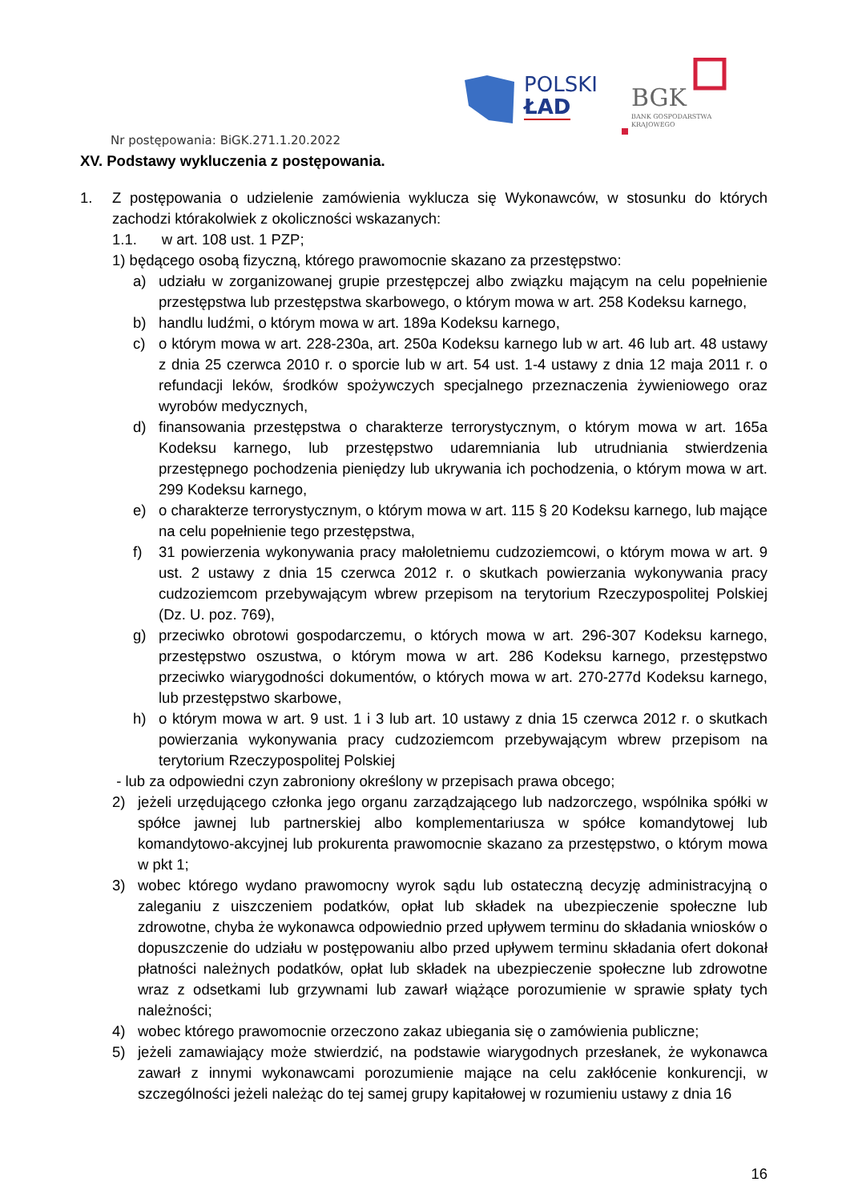POLSKI
ŁAD
BGK
BANK GOSPODARSTWA
KRAJOWEGO
Nr postępowania: BiGK.271.1.20.2022
XV. Podstawy wykluczenia z postępowania.
1. Z postępowania o udzielenie zamówienia wyklucza się Wykonawców, w stosunku do których zachodzi którakolwiek z okoliczności wskazanych:
1.1. w art. 108 ust. 1 PZP;
1) będącego osobą fizyczną, którego prawomocnie skazano za przestępstwo:
a) udziału w zorganizowanej grupie przestępczej albo związku mającym na celu popełnienie przestępstwa lub przestępstwa skarbowego, o którym mowa w art. 258 Kodeksu karnego,
b) handlu ludźmi, o którym mowa w art. 189a Kodeksu karnego,
c) o którym mowa w art. 228-230a, art. 250a Kodeksu karnego lub w art. 46 lub art. 48 ustawy z dnia 25 czerwca 2010 r. o sporcie lub w art. 54 ust. 1-4 ustawy z dnia 12 maja 2011 r. o refundacji leków, środków spożywczych specjalnego przeznaczenia żywieniowego oraz wyrobów medycznych,
d) finansowania przestępstwa o charakterze terrorystycznym, o którym mowa w art. 165a Kodeksu karnego, lub przestępstwo udaremniania lub utrudniania stwierdzenia przestępnego pochodzenia pieniędzy lub ukrywania ich pochodzenia, o którym mowa w art. 299 Kodeksu karnego,
e) o charakterze terrorystycznym, o którym mowa w art. 115 § 20 Kodeksu karnego, lub mające na celu popełnienie tego przestępstwa,
f) 31 powierzenia wykonywania pracy małoletniemu cudzoziemcowi, o którym mowa w art. 9 ust. 2 ustawy z dnia 15 czerwca 2012 r. o skutkach powierzania wykonywania pracy cudzoziemcom przebywającym wbrew przepisom na terytorium Rzeczypospolitej Polskiej (Dz. U. poz. 769),
g) przeciwko obrotowi gospodarczemu, o których mowa w art. 296-307 Kodeksu karnego, przestępstwo oszustwa, o którym mowa w art. 286 Kodeksu karnego, przestępstwo przeciwko wiarygodności dokumentów, o których mowa w art. 270-277d Kodeksu karnego, lub przestępstwo skarbowe,
h) o którym mowa w art. 9 ust. 1 i 3 lub art. 10 ustawy z dnia 15 czerwca 2012 r. o skutkach powierzania wykonywania pracy cudzoziemcom przebywającym wbrew przepisom na terytorium Rzeczypospolitej Polskiej
- lub za odpowiedni czyn zabroniony określony w przepisach prawa obcego;
2) jeżeli urzędującego członka jego organu zarządzającego lub nadzorczego, wspólnika spółki w spółce jawnej lub partnerskiej albo komplementariusza w spółce komandytowej lub komandytowo-akcyjnej lub prokurenta prawomocnie skazano za przestępstwo, o którym mowa w pkt 1;
3) wobec którego wydano prawomocny wyrok sądu lub ostateczną decyzję administracyjną o zaleganiu z uiszczeniem podatków, opłat lub składek na ubezpieczenie społeczne lub zdrowotne, chyba że wykonawca odpowiednio przed upływem terminu do składania wniosków o dopuszczenie do udziału w postępowaniu albo przed upływem terminu składania ofert dokonał płatności należnych podatków, opłat lub składek na ubezpieczenie społeczne lub zdrowotne wraz z odsetkami lub grzywnami lub zawarł wiążące porozumienie w sprawie spłaty tych należności;
4) wobec którego prawomocnie orzeczono zakaz ubiegania się o zamówienia publiczne;
5) jeżeli zamawiający może stwierdzić, na podstawie wiarygodnych przesłanek, że wykonawca zawarł z innymi wykonawcami porozumienie mające na celu zakłócenie konkurencji, w szczególności jeżeli należąc do tej samej grupy kapitałowej w rozumieniu ustawy z dnia 16
16